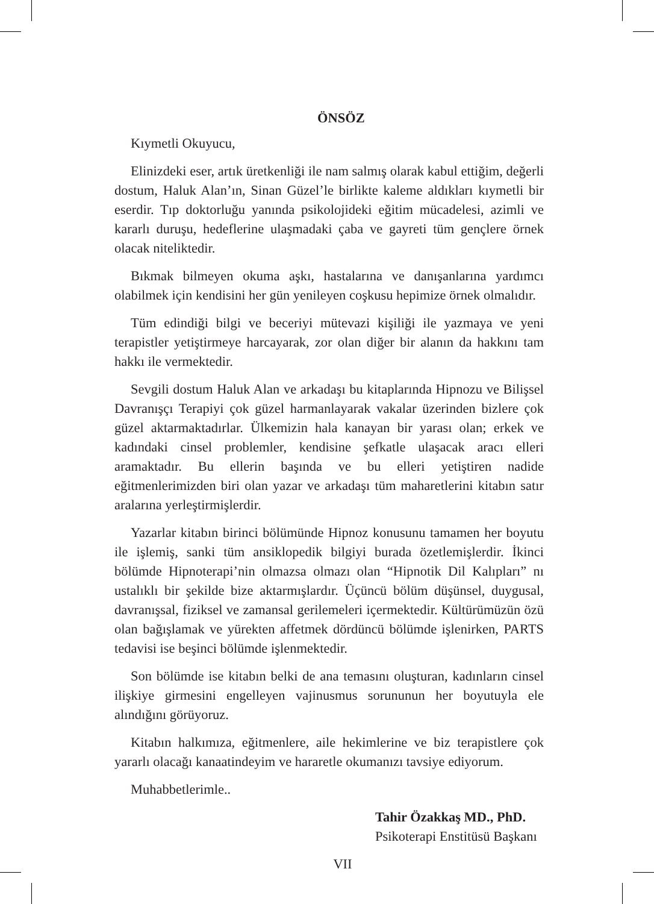ÖNSÖZ
Kıymetli Okuyucu,
Elinizdeki eser, artık üretkenliği ile nam salmış olarak kabul ettiğim, değerli dostum, Haluk Alan’ın, Sinan Güzel’le birlikte kaleme aldıkları kıymetli bir eserdir. Tıp doktorluğu yanında psikolojideki eğitim mücadelesi, azimli ve kararlı duruşu, hedeflerine ulaşmadaki çaba ve gayreti tüm gençlere örnek olacak niteliktedir.
Bıkmak bilmeyen okuma aşkı, hastalarına ve danışanlarına yardımcı olabilmek için kendisini her gün yenileyen coşkusu hepimize örnek olmalıdır.
Tüm edindiği bilgi ve beceriyi mütevazi kişiliği ile yazmaya ve yeni terapistler yetiştirmeye harcayarak, zor olan diğer bir alanın da hakkını tam hakkı ile vermektedir.
Sevgili dostum Haluk Alan ve arkadaşı bu kitaplarında Hipnozu ve Bilişsel Davranışçı Terapiyi çok güzel harmanlayarak vakalar üzerinden bizlere çok güzel aktarmaktadırlar. Ülkemizin hala kanayan bir yarası olan; erkek ve kadındaki cinsel problemler, kendisine şefkatle ulaşacak aracı elleri aramaktadır. Bu ellerin başında ve bu elleri yetiştiren nadide eğitmenlerimizden biri olan yazar ve arkadaşı tüm maharetlerini kitabın satır aralarına yerleştirmişlerdir.
Yazarlar kitabın birinci bölümünde Hipnoz konusunu tamamen her boyutu ile işlemiş, sanki tüm ansiklopedik bilgiyi burada özetlemişlerdir. İkinci bölümde Hipnoterapi’nin olmazsa olmazı olan “Hipnotik Dil Kalıpları” nı ustalıklı bir şekilde bize aktarmışlardır. Üçüncü bölüm düşünsel, duygusal, davranışsal, fiziksel ve zamansal gerilemeleri içermektedir. Kültürümüzün özü olan bağışlamak ve yürekten affetmek dördüncü bölümde işlenirken, PARTS tedavisi ise beşinci bölümde işlenmektedir.
Son bölümde ise kitabın belki de ana temasını oluşturan, kadınların cinsel ilişkiye girmesini engelleyen vajinusmus sorununun her boyutuyla ele alındığını görüyoruz.
Kitabın halkımıza, eğitmenlere, aile hekimlerine ve biz terapistlere çok yararlı olacağı kanaatindeyim ve hararetle okumanızı tavsiye ediyorum.
Muhabbetlerimle..
Tahir Özakkaş MD., PhD.
Psikoterapi Enstitüsü Başkanı
VII